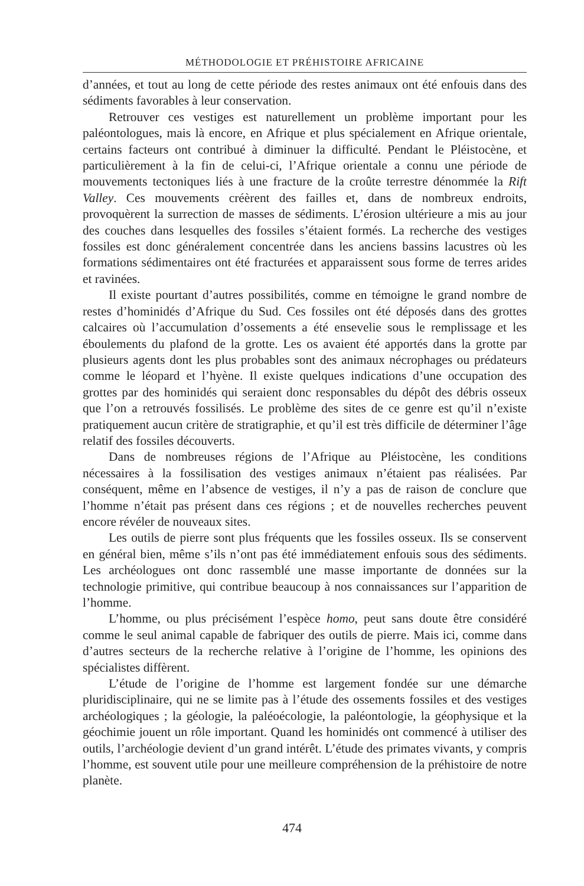MÉTHODOLOGIE ET PRÉHISTOIRE AFRICAINE
d’années, et tout au long de cette période des restes animaux ont été enfouis dans des sédiments favorables à leur conservation.
Retrouver ces vestiges est naturellement un problème important pour les paléontologues, mais là encore, en Afrique et plus spécialement en Afrique orientale, certains facteurs ont contribué à diminuer la difficulté. Pendant le Pléistocène, et particulièrement à la fin de celui-ci, l’Afrique orientale a connu une période de mouvements tectoniques liés à une fracture de la croûte terrestre dénommée la Rift Valley. Ces mouvements créèrent des failles et, dans de nombreux endroits, provoquèrent la surrection de masses de sédiments. L’érosion ultérieure a mis au jour des couches dans lesquelles des fossiles s’étaient formés. La recherche des vestiges fossiles est donc généralement concentrée dans les anciens bassins lacustres où les formations sédimentaires ont été fracturées et apparaissent sous forme de terres arides et ravinées.
Il existe pourtant d’autres possibilités, comme en témoigne le grand nombre de restes d’hominidés d’Afrique du Sud. Ces fossiles ont été déposés dans des grottes calcaires où l’accumulation d’ossements a été ensevelie sous le remplissage et les éboulements du plafond de la grotte. Les os avaient été apportés dans la grotte par plusieurs agents dont les plus probables sont des animaux nécrophages ou prédateurs comme le léopard et l’hyène. Il existe quelques indications d’une occupation des grottes par des hominidés qui seraient donc responsables du dépôt des débris osseux que l’on a retrouvés fossilisés. Le problème des sites de ce genre est qu’il n’existe pratiquement aucun critère de stratigraphie, et qu’il est très difficile de déterminer l’âge relatif des fossiles découverts.
Dans de nombreuses régions de l’Afrique au Pléistocène, les conditions nécessaires à la fossilisation des vestiges animaux n’étaient pas réalisées. Par conséquent, même en l’absence de vestiges, il n’y a pas de raison de conclure que l’homme n’était pas présent dans ces régions ; et de nouvelles recherches peuvent encore révéler de nouveaux sites.
Les outils de pierre sont plus fréquents que les fossiles osseux. Ils se conservent en général bien, même s’ils n’ont pas été immédiatement enfouis sous des sédiments. Les archéologues ont donc rassemblé une masse importante de données sur la technologie primitive, qui contribue beaucoup à nos connaissances sur l’apparition de l’homme.
L’homme, ou plus précisément l’espèce homo, peut sans doute être considéré comme le seul animal capable de fabriquer des outils de pierre. Mais ici, comme dans d’autres secteurs de la recherche relative à l’origine de l’homme, les opinions des spécialistes diffèrent.
L’étude de l’origine de l’homme est largement fondée sur une démarche pluridisciplinaire, qui ne se limite pas à l’étude des ossements fossiles et des vestiges archéologiques ; la géologie, la paléoécologie, la paléontologie, la géophysique et la géochimie jouent un rôle important. Quand les hominidés ont commencé à utiliser des outils, l’archéologie devient d’un grand intérêt. L’étude des primates vivants, y compris l’homme, est souvent utile pour une meilleure compréhension de la préhistoire de notre planète.
474